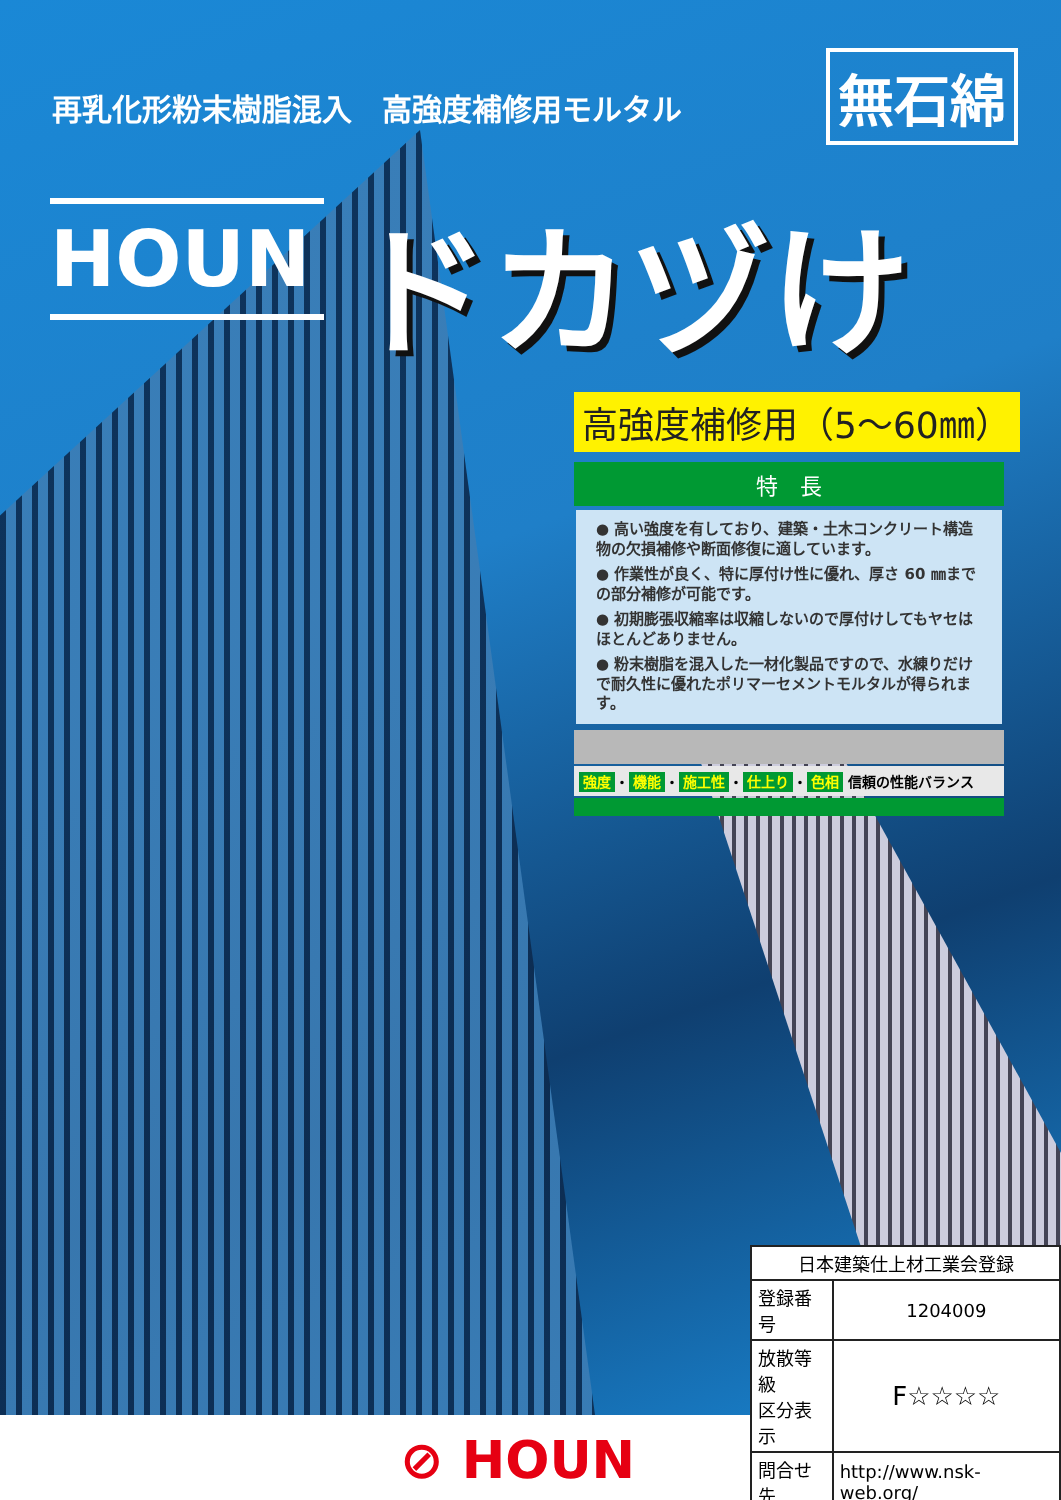再乳化形粉末樹脂混入　高強度補修用モルタル
無石綿
HOUN ドカヅけ
高強度補修用（5～60㎜）
特　長
● 高い強度を有しており、建築・土木コンクリート構造物の欠損補修や断面修復に適しています。
● 作業性が良く、特に厚付け性に優れ、厚さ 60 ㎜までの部分補修が可能です。
● 初期膨張収縮率は収縮しないので厚付けしてもヤセはほとんどありません。
● 粉末樹脂を混入した一材化製品ですので、水練りだけで耐久性に優れたポリマーセメントモルタルが得られます。
強度 ・ 機能 ・ 施工性 ・ 仕上り ・ 色相 信頼の性能バランス
| 日本建築仕上材工業会登録 | |
| --- | --- |
| 登録番号 | 1204009 |
| 放散等級 区分表示 | F☆☆☆☆ |
| 問合せ先 | http://www.nsk-web.org/ |
⊘ HOUN